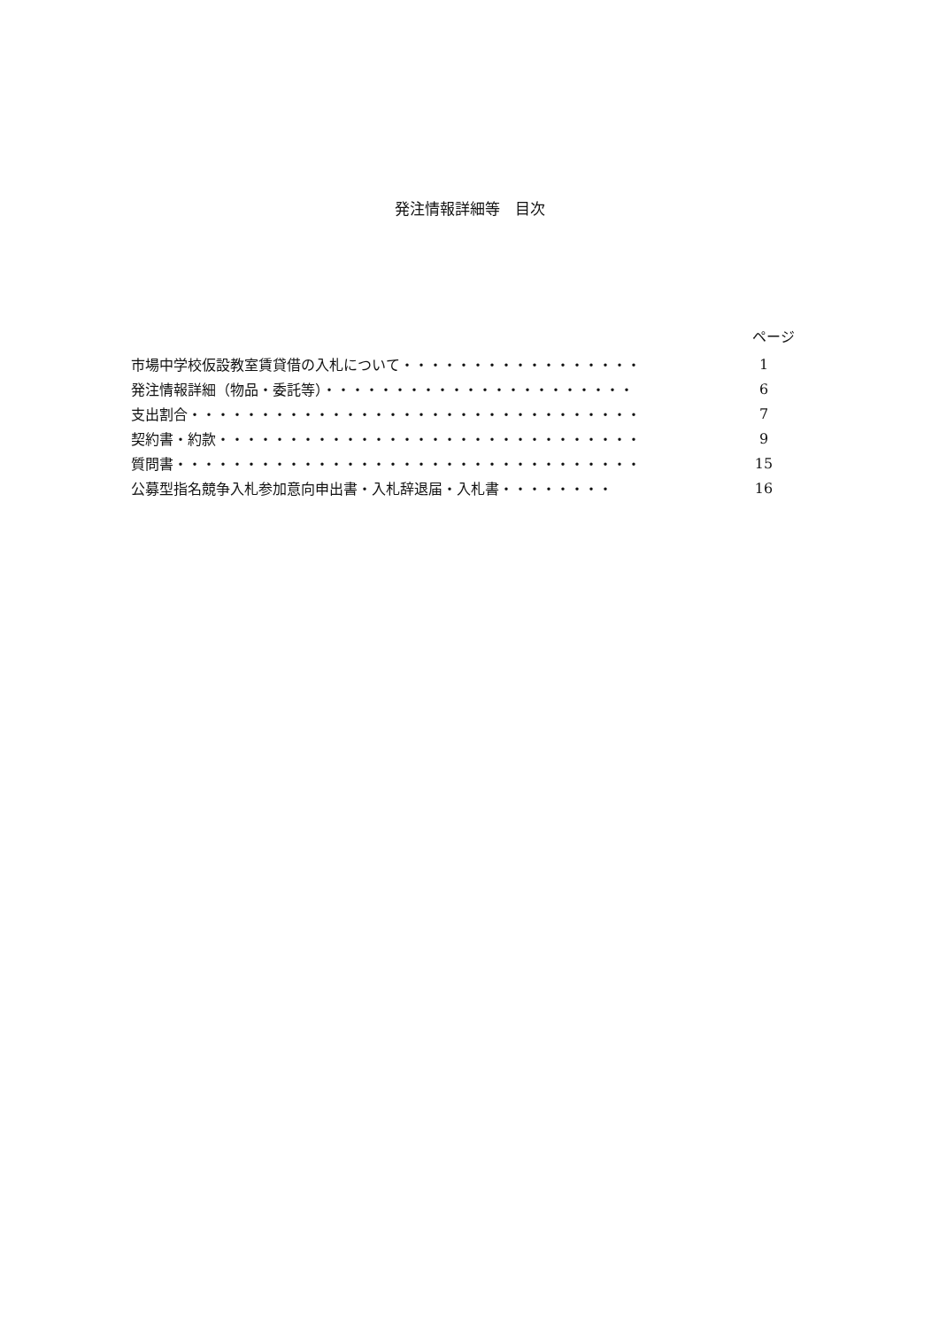発注情報詳細等　目次
ページ
市場中学校仮設教室賃貸借の入札について・・・・・・・・・・・・・・・・・ 1
発注情報詳細（物品・委託等）・・・・・・・・・・・・・・・・・・・・・・ 6
支出割合・・・・・・・・・・・・・・・・・・・・・・・・・・・・・・・・ 7
契約書・約款・・・・・・・・・・・・・・・・・・・・・・・・・・・・・・ 9
質問書・・・・・・・・・・・・・・・・・・・・・・・・・・・・・・・・・ 15
公募型指名競争入札参加意向申出書・入札辞退届・入札書・・・・・・・・ 16